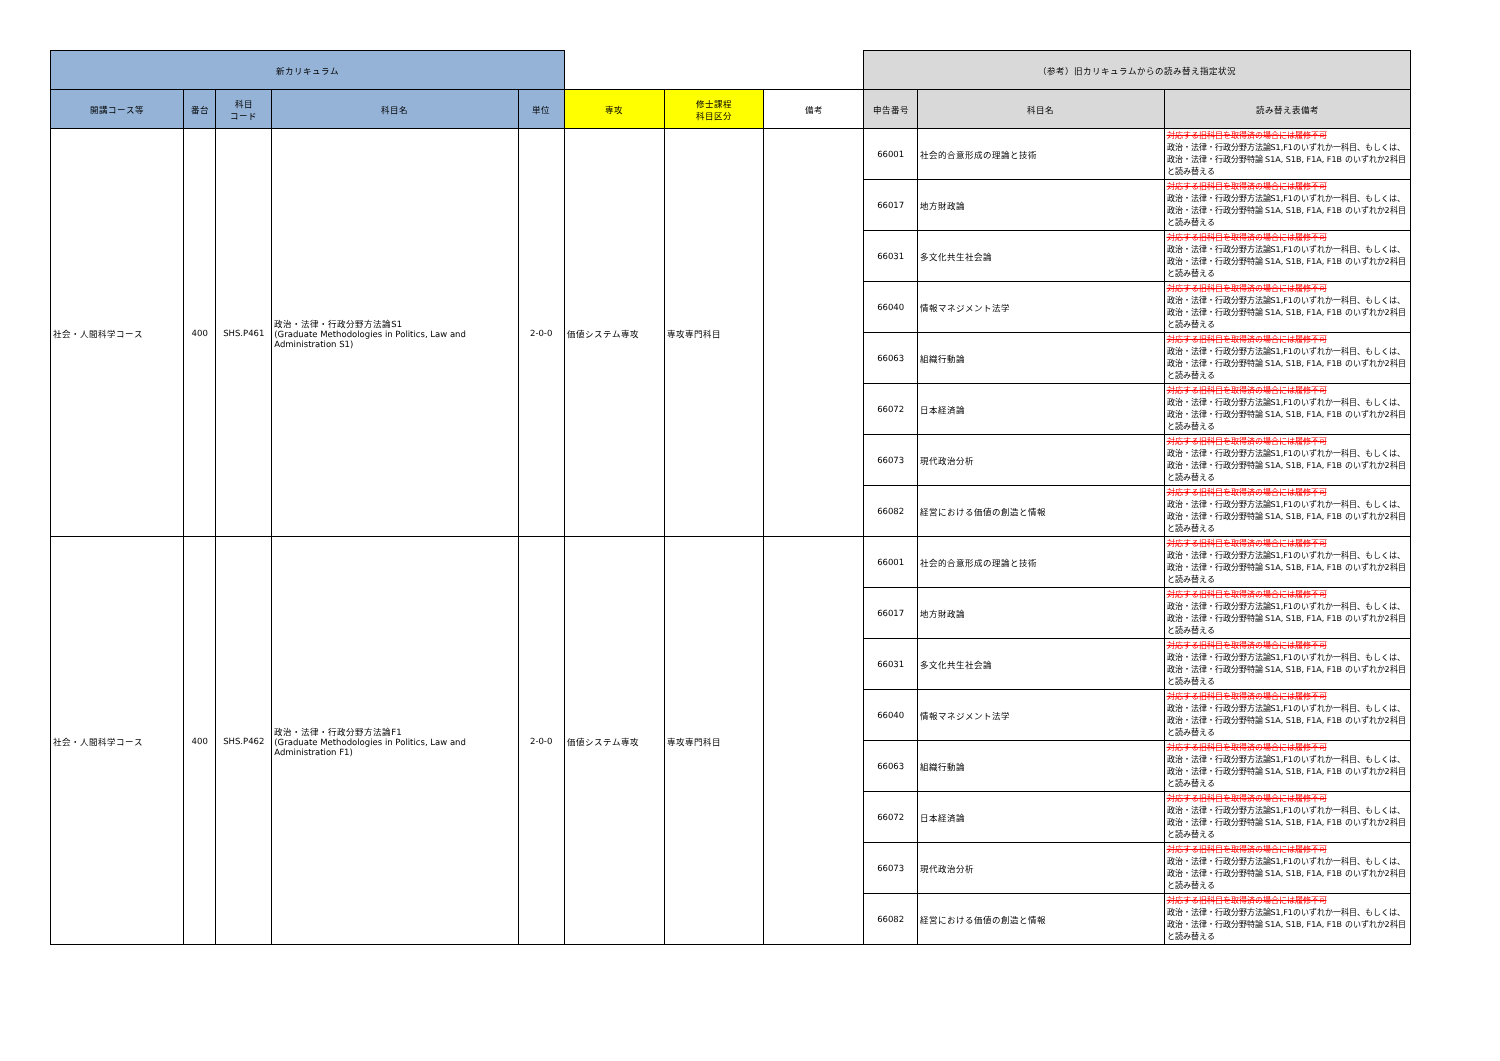| 新カリキュラム | | | | | | | | （参考）旧カリキュラムからの読み替え指定状況 | | |
| --- | --- | --- | --- | --- | --- | --- | --- | --- | --- | --- |
| 開講コース等 | 番台 | 科目 コード | 科目名 | 単位 | 専攻 | 修士課程 科目区分 | 備考 | 申告番号 | 科目名 | 読み替え表備考 |
| 社会・人間科学コース | 400 | SHS.P461 | 政治・法律・行政分野方法論S1 (Graduate Methodologies in Politics, Law and Administration S1) | 2-0-0 | 価値システム専攻 | 専攻専門科目 | | 66001 | 社会的合意形成の理論と技術 | 対応する旧科目を取得済の場合には履修不可 政治・法律・行政分野方法論S1,F1のいずれか一科目、もしくは、政治・法律・行政分野特論 S1A, S1B, F1A, F1B のいずれか2科目と読み替える |
| | | | | | | | | 66017 | 地方財政論 | 対応する旧科目を取得済の場合には履修不可 政治・法律・行政分野方法論S1,F1のいずれか一科目、もしくは、政治・法律・行政分野特論 S1A, S1B, F1A, F1B のいずれか2科目と読み替える |
| | | | | | | | | 66031 | 多文化共生社会論 | 対応する旧科目を取得済の場合には履修不可 政治・法律・行政分野方法論S1,F1のいずれか一科目、もしくは、政治・法律・行政分野特論 S1A, S1B, F1A, F1B のいずれか2科目と読み替える |
| | | | | | | | | 66040 | 情報マネジメント法学 | 対応する旧科目を取得済の場合には履修不可 政治・法律・行政分野方法論S1,F1のいずれか一科目、もしくは、政治・法律・行政分野特論 S1A, S1B, F1A, F1B のいずれか2科目と読み替える |
| | | | | | | | | 66063 | 組織行動論 | 対応する旧科目を取得済の場合には履修不可 政治・法律・行政分野方法論S1,F1のいずれか一科目、もしくは、政治・法律・行政分野特論 S1A, S1B, F1A, F1B のいずれか2科目と読み替える |
| | | | | | | | | 66072 | 日本経済論 | 対応する旧科目を取得済の場合には履修不可 政治・法律・行政分野方法論S1,F1のいずれか一科目、もしくは、政治・法律・行政分野特論 S1A, S1B, F1A, F1B のいずれか2科目と読み替える |
| | | | | | | | | 66073 | 現代政治分析 | 対応する旧科目を取得済の場合には履修不可 政治・法律・行政分野方法論S1,F1のいずれか一科目、もしくは、政治・法律・行政分野特論 S1A, S1B, F1A, F1B のいずれか2科目と読み替える |
| | | | | | | | | 66082 | 経営における価値の創造と情報 | 対応する旧科目を取得済の場合には履修不可 政治・法律・行政分野方法論S1,F1のいずれか一科目、もしくは、政治・法律・行政分野特論 S1A, S1B, F1A, F1B のいずれか2科目と読み替える |
| 社会・人間科学コース | 400 | SHS.P462 | 政治・法律・行政分野方法論F1 (Graduate Methodologies in Politics, Law and Administration F1) | 2-0-0 | 価値システム専攻 | 専攻専門科目 | | 66001 | 社会的合意形成の理論と技術 | 対応する旧科目を取得済の場合には履修不可 政治・法律・行政分野方法論S1,F1のいずれか一科目、もしくは、政治・法律・行政分野特論 S1A, S1B, F1A, F1B のいずれか2科目と読み替える |
| | | | | | | | | 66017 | 地方財政論 | 対応する旧科目を取得済の場合には履修不可 政治・法律・行政分野方法論S1,F1のいずれか一科目、もしくは、政治・法律・行政分野特論 S1A, S1B, F1A, F1B のいずれか2科目と読み替える |
| | | | | | | | | 66031 | 多文化共生社会論 | 対応する旧科目を取得済の場合には履修不可 政治・法律・行政分野方法論S1,F1のいずれか一科目、もしくは、政治・法律・行政分野特論 S1A, S1B, F1A, F1B のいずれか2科目と読み替える |
| | | | | | | | | 66040 | 情報マネジメント法学 | 対応する旧科目を取得済の場合には履修不可 政治・法律・行政分野方法論S1,F1のいずれか一科目、もしくは、政治・法律・行政分野特論 S1A, S1B, F1A, F1B のいずれか2科目と読み替える |
| | | | | | | | | 66063 | 組織行動論 | 対応する旧科目を取得済の場合には履修不可 政治・法律・行政分野方法論S1,F1のいずれか一科目、もしくは、政治・法律・行政分野特論 S1A, S1B, F1A, F1B のいずれか2科目と読み替える |
| | | | | | | | | 66072 | 日本経済論 | 対応する旧科目を取得済の場合には履修不可 政治・法律・行政分野方法論S1,F1のいずれか一科目、もしくは、政治・法律・行政分野特論 S1A, S1B, F1A, F1B のいずれか2科目と読み替える |
| | | | | | | | | 66073 | 現代政治分析 | 対応する旧科目を取得済の場合には履修不可 政治・法律・行政分野方法論S1,F1のいずれか一科目、もしくは、政治・法律・行政分野特論 S1A, S1B, F1A, F1B のいずれか2科目と読み替える |
| | | | | | | | | 66082 | 経営における価値の創造と情報 | 対応する旧科目を取得済の場合には履修不可 政治・法律・行政分野方法論S1,F1のいずれか一科目、もしくは、政治・法律・行政分野特論 S1A, S1B, F1A, F1B のいずれか2科目と読み替える |